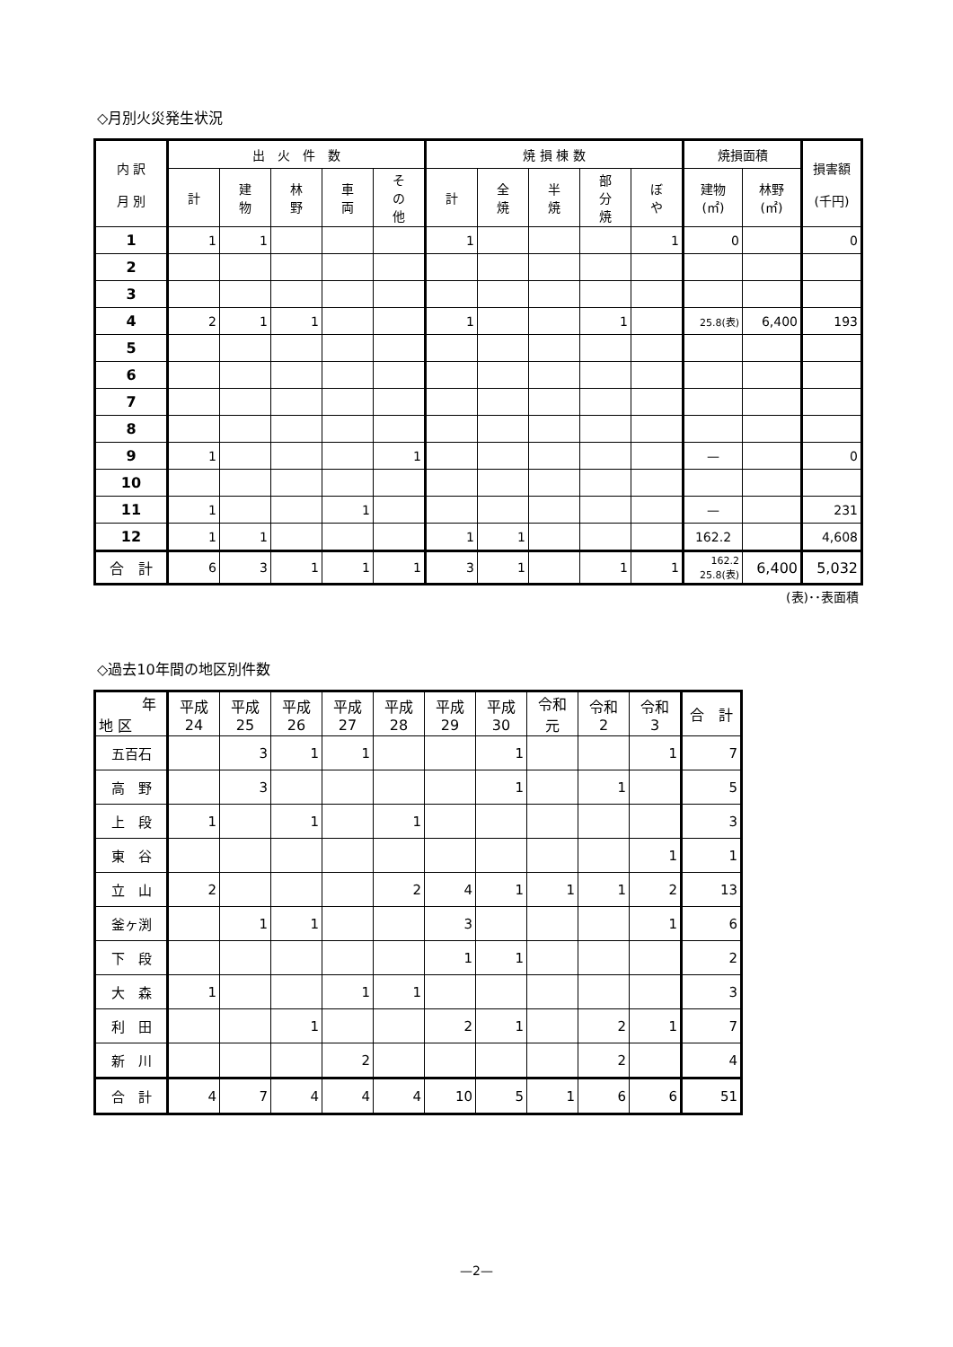◇月別火災発生状況
| 内 訳 月 別 | 出 火 件 数 | | | | | 焼 損 棟 数 | | | | | 焼損面積 | | 損害額 (千円) |
| --- | --- | --- | --- | --- | --- | --- | --- | --- | --- | --- | --- | --- | --- |
| | 計 | 建 物 | 林 野 | 車 両 | そ の 他 | 計 | 全 焼 | 半 焼 | 部 分 焼 | ぼ や | 建物 (㎡) | 林野 (㎡) | |
| 1 | 1 | 1 | | | | 1 | | | | 1 | 0 | | 0 |
| 2 | | | | | | | | | | | | | |
| 3 | | | | | | | | | | | | | |
| 4 | 2 | 1 | 1 | | | 1 | | | 1 | | 25.8(表) | 6,400 | 193 |
| 5 | | | | | | | | | | | | | |
| 6 | | | | | | | | | | | | | |
| 7 | | | | | | | | | | | | | |
| 8 | | | | | | | | | | | | | |
| 9 | 1 | | | | 1 | | | | | | — | | 0 |
| 10 | | | | | | | | | | | | | |
| 11 | 1 | | | 1 | | | | | | | — | | 231 |
| 12 | 1 | 1 | | | | 1 | 1 | | | | 162.2 | | 4,608 |
| 合 計 | 6 | 3 | 1 | 1 | 1 | 3 | 1 | | 1 | 1 | 162.2 25.8(表) | 6,400 | 5,032 |
(表)･･表面積
◇過去10年間の地区別件数
| 年 地 区 | 平成 24 | 平成 25 | 平成 26 | 平成 27 | 平成 28 | 平成 29 | 平成 30 | 令和 元 | 令和 2 | 令和 3 | 合 計 |
| --- | --- | --- | --- | --- | --- | --- | --- | --- | --- | --- | --- |
| 五百石 | | 3 | 1 | 1 | | | 1 | | | 1 | 7 |
| 高 野 | | 3 | | | | | 1 | | 1 | | 5 |
| 上 段 | 1 | | 1 | | 1 | | | | | | 3 |
| 東 谷 | | | | | | | | | | 1 | 1 |
| 立 山 | 2 | | | | 2 | 4 | 1 | 1 | 1 | 2 | 13 |
| 釜ヶ渕 | | 1 | 1 | | | 3 | | | | 1 | 6 |
| 下 段 | | | | | | 1 | 1 | | | | 2 |
| 大 森 | 1 | | | 1 | 1 | | | | | | 3 |
| 利 田 | | | 1 | | | 2 | 1 | | 2 | 1 | 7 |
| 新 川 | | | | 2 | | | | | 2 | | 4 |
| 合 計 | 4 | 7 | 4 | 4 | 4 | 10 | 5 | 1 | 6 | 6 | 51 |
—2—